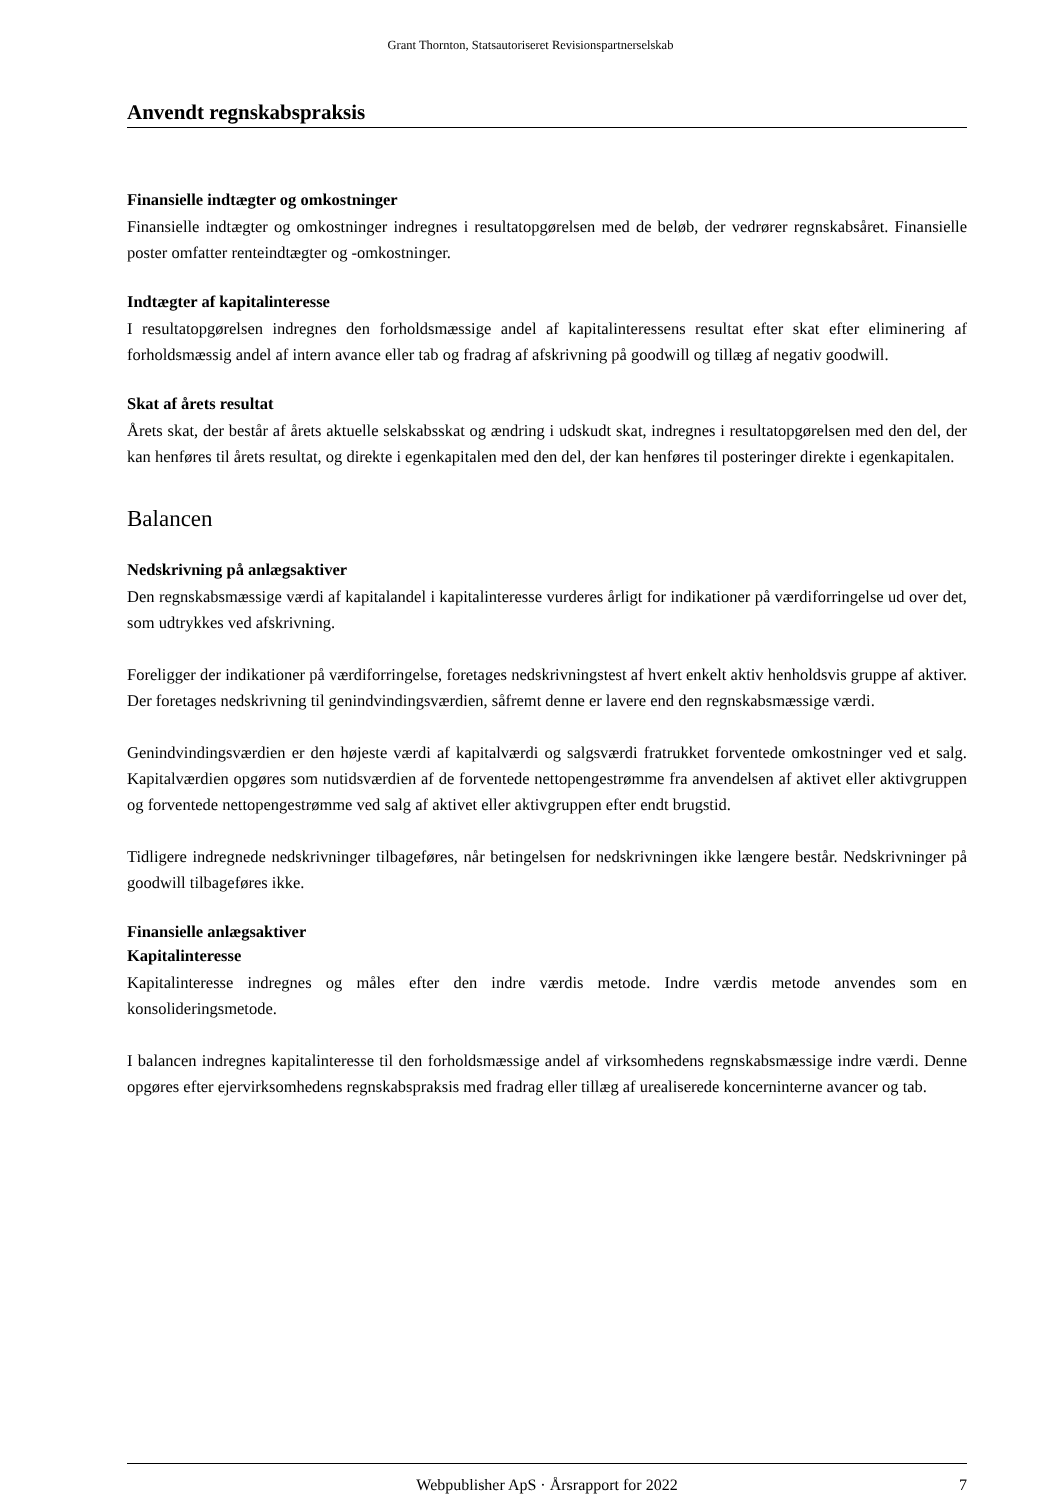Grant Thornton, Statsautoriseret Revisionspartnerselskab
Anvendt regnskabspraksis
Finansielle indtægter og omkostninger
Finansielle indtægter og omkostninger indregnes i resultatopgørelsen med de beløb, der vedrører regnskabsåret. Finansielle poster omfatter renteindtægter og -omkostninger.
Indtægter af kapitalinteresse
I resultatopgørelsen indregnes den forholdsmæssige andel af kapitalinteressens resultat efter skat efter eliminering af forholdsmæssig andel af intern avance eller tab og fradrag af afskrivning på goodwill og tillæg af negativ goodwill.
Skat af årets resultat
Årets skat, der består af årets aktuelle selskabsskat og ændring i udskudt skat, indregnes i resultatopgørelsen med den del, der kan henføres til årets resultat, og direkte i egenkapitalen med den del, der kan henføres til posteringer direkte i egenkapitalen.
Balancen
Nedskrivning på anlægsaktiver
Den regnskabsmæssige værdi af kapitalandel i kapitalinteresse vurderes årligt for indikationer på værdiforringelse ud over det, som udtrykkes ved afskrivning.
Foreligger der indikationer på værdiforringelse, foretages nedskrivningstest af hvert enkelt aktiv henholdsvis gruppe af aktiver. Der foretages nedskrivning til genindvindingsværdien, såfremt denne er lavere end den regnskabsmæssige værdi.
Genindvindingsværdien er den højeste værdi af kapitalværdi og salgsværdi fratrukket forventede omkostninger ved et salg. Kapitalværdien opgøres som nutidsværdien af de forventede nettopengestrømme fra anvendelsen af aktivet eller aktivgruppen og forventede nettopengestrømme ved salg af aktivet eller aktivgruppen efter endt brugstid.
Tidligere indregnede nedskrivninger tilbageføres, når betingelsen for nedskrivningen ikke længere består. Nedskrivninger på goodwill tilbageføres ikke.
Finansielle anlægsaktiver
Kapitalinteresse
Kapitalinteresse indregnes og måles efter den indre værdis metode. Indre værdis metode anvendes som en konsolideringsmetode.
I balancen indregnes kapitalinteresse til den forholdsmæssige andel af virksomhedens regnskabsmæssige indre værdi. Denne opgøres efter ejervirksomhedens regnskabspraksis med fradrag eller tillæg af urealiserede koncerninterne avancer og tab.
Webpublisher ApS · Årsrapport for 2022 7